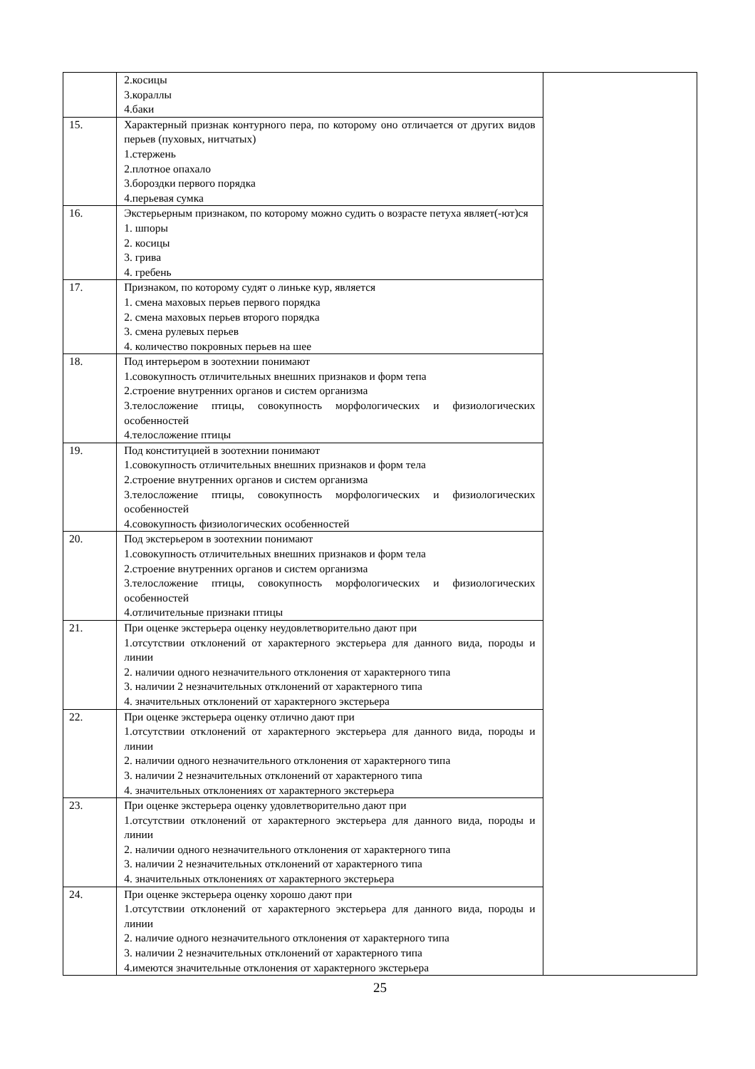| | 2.косицы 3.кораллы 4.баки | |
| 15. | Характерный признак контурного пера, по которому оно отличается от других видов перьев (пуховых, нитчатых) 1.стержень 2.плотное опахало 3.бороздки первого порядка 4.перьевая сумка | |
| 16. | Экстерьерным признаком, по которому можно судить о возрасте петуха являет(-ют)ся 1. шпоры 2. косицы 3. грива 4. гребень | |
| 17. | Признаком, по которому судят о линьке кур, является 1. смена маховых перьев первого порядка 2. смена маховых перьев второго порядка 3. смена рулевых перьев 4. количество покровных перьев на шее | |
| 18. | Под интерьером в зоотехнии понимают 1.совокупность отличительных внешних признаков и форм тепа 2.строение внутренних органов и систем организма 3.телосложение птицы, совокупность морфологических и физиологических особенностей 4.телосложение птицы | |
| 19. | Под конституцией в зоотехнии понимают 1.совокупность отличительных внешних признаков и форм тела 2.строение внутренних органов и систем организма 3.телосложение птицы, совокупность морфологических и физиологических особенностей 4.совокупность физиологических особенностей | |
| 20. | Под экстерьером в зоотехнии понимают 1.совокупность отличительных внешних признаков и форм тела 2.строение внутренних органов и систем организма 3.телосложение птицы, совокупность морфологических и физиологических особенностей 4.отличительные признаки птицы | |
| 21. | При оценке экстерьера оценку неудовлетворительно дают при 1.отсутствии отклонений от характерного экстерьера для данного вида, породы и линии 2. наличии одного незначительного отклонения от характерного типа 3. наличии 2 незначительных отклонений от характерного типа 4. значительных отклонений от характерного экстерьера | |
| 22. | При оценке экстерьера оценку отлично дают при 1.отсутствии отклонений от характерного экстерьера для данного вида, породы и линии 2. наличии одного незначительного отклонения от характерного типа 3. наличии 2 незначительных отклонений от характерного типа 4. значительных отклонениях от характерного экстерьера | |
| 23. | При оценке экстерьера оценку удовлетворительно дают при 1.отсутствии отклонений от характерного экстерьера для данного вида, породы и линии 2. наличии одного незначительного отклонения от характерного типа 3. наличии 2 незначительных отклонений от характерного типа 4. значительных отклонениях от характерного экстерьера | |
| 24. | При оценке экстерьера оценку хорошо дают при 1.отсутствии отклонений от характерного экстерьера для данного вида, породы и линии 2. наличие одного незначительного отклонения от характерного типа 3. наличии 2 незначительных отклонений от характерного типа 4.имеются значительные отклонения от характерного экстерьера | |
25